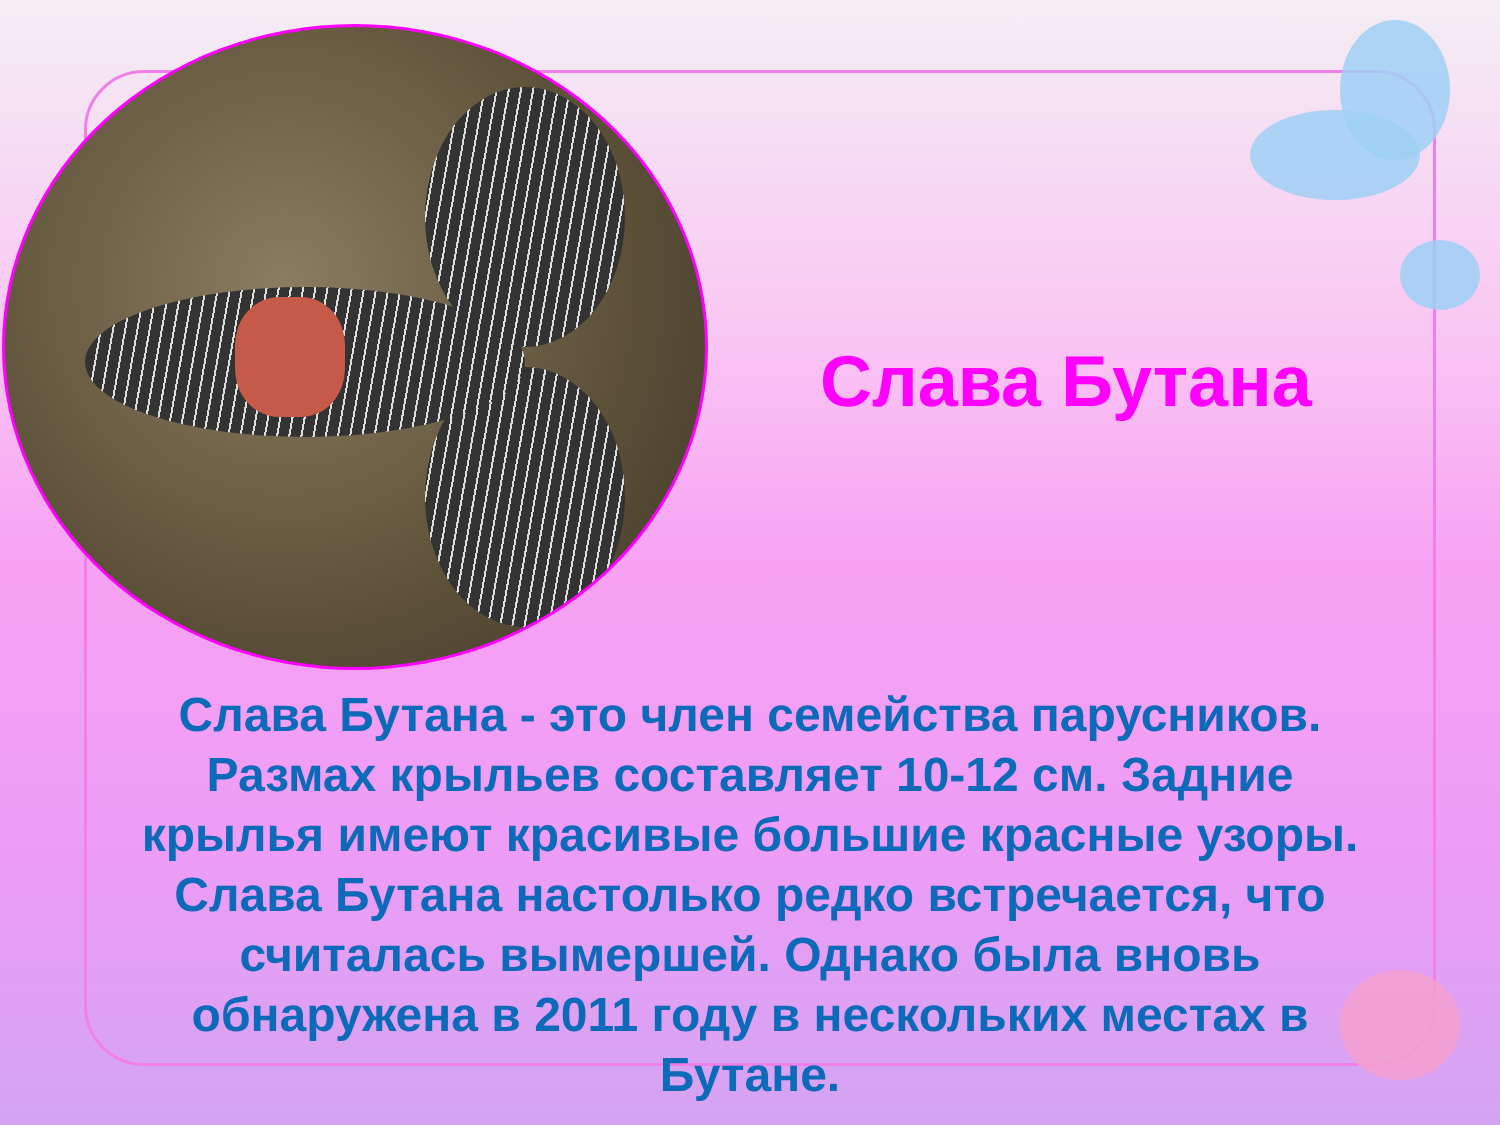Слава Бутана
Слава Бутана - это член семейства парусников. Размах крыльев составляет 10-12 см. Задние крылья имеют красивые большие красные узоры. Слава Бутана настолько редко встречается, что считалась вымершей. Однако была вновь обнаружена в 2011 году в нескольких местах в Бутане.